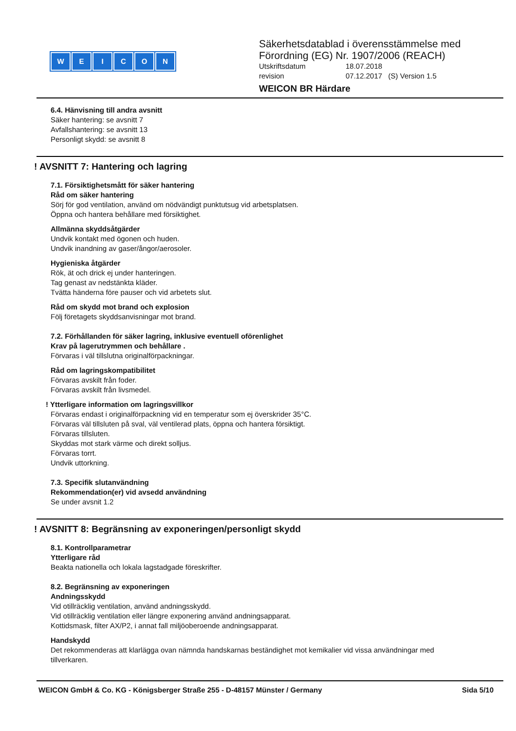WEICON
Säkerhetsdatablad i överensstämmelse med
Förordning (EG) Nr. 1907/2006 (REACH)
Utskriftsdatum 18.07.2018
revision 07.12.2017 (S) Version 1.5
WEICON BR Härdare
6.4. Hänvisning till andra avsnitt
Säker hantering: se avsnitt 7
Avfallshantering: se avsnitt 13
Personligt skydd: se avsnitt 8
! AVSNITT 7: Hantering och lagring
7.1. Försiktighetsmått för säker hantering
Råd om säker hantering
Sörj för god ventilation, använd om nödvändigt punktutsug vid arbetsplatsen.
Öppna och hantera behållare med försiktighet.
Allmänna skyddsåtgärder
Undvik kontakt med ögonen och huden.
Undvik inandning av gaser/ångor/aerosoler.
Hygieniska åtgärder
Rök, ät och drick ej under hanteringen.
Tag genast av nedstänkta kläder.
Tvätta händerna före pauser och vid arbetets slut.
Råd om skydd mot brand och explosion
Följ företagets skyddsanvisningar mot brand.
7.2. Förhållanden för säker lagring, inklusive eventuell oförenlighet
Krav på lagerutrymmen och behållare .
Förvaras i väl tillslutna originalförpackningar.
Råd om lagringskompatibilitet
Förvaras avskilt från foder.
Förvaras avskilt från livsmedel.
! Ytterligare information om lagringsvillkor
Förvaras endast i originalförpackning vid en temperatur som ej överskrider 35°C.
Förvaras väl tillsluten på sval, väl ventilerad plats, öppna och hantera försiktigt.
Förvaras tillsluten.
Skyddas mot stark värme och direkt solljus.
Förvaras torrt.
Undvik uttorkning.
7.3. Specifik slutanvändning
Rekommendation(er) vid avsedd användning
Se under avsnit 1.2
! AVSNITT 8: Begränsning av exponeringen/personligt skydd
8.1. Kontrollparametrar
Ytterligare råd
Beakta nationella och lokala lagstadgade föreskrifter.
8.2. Begränsning av exponeringen
Andningsskydd
Vid otillräcklig ventilation, använd andningsskydd.
Vid otillräcklig ventilation eller längre exponering använd andningsapparat.
Kottidsmask, filter AX/P2, i annat fall miljöoberoende andningsapparat.
Handskydd
Det rekommenderas att klarlägga ovan nämnda handskarnas beständighet mot kemikalier vid vissa användningar med
tillverkaren.
WEICON GmbH & Co. KG - Königsberger Straße 255 - D-48157 Münster / Germany Sida 5/10